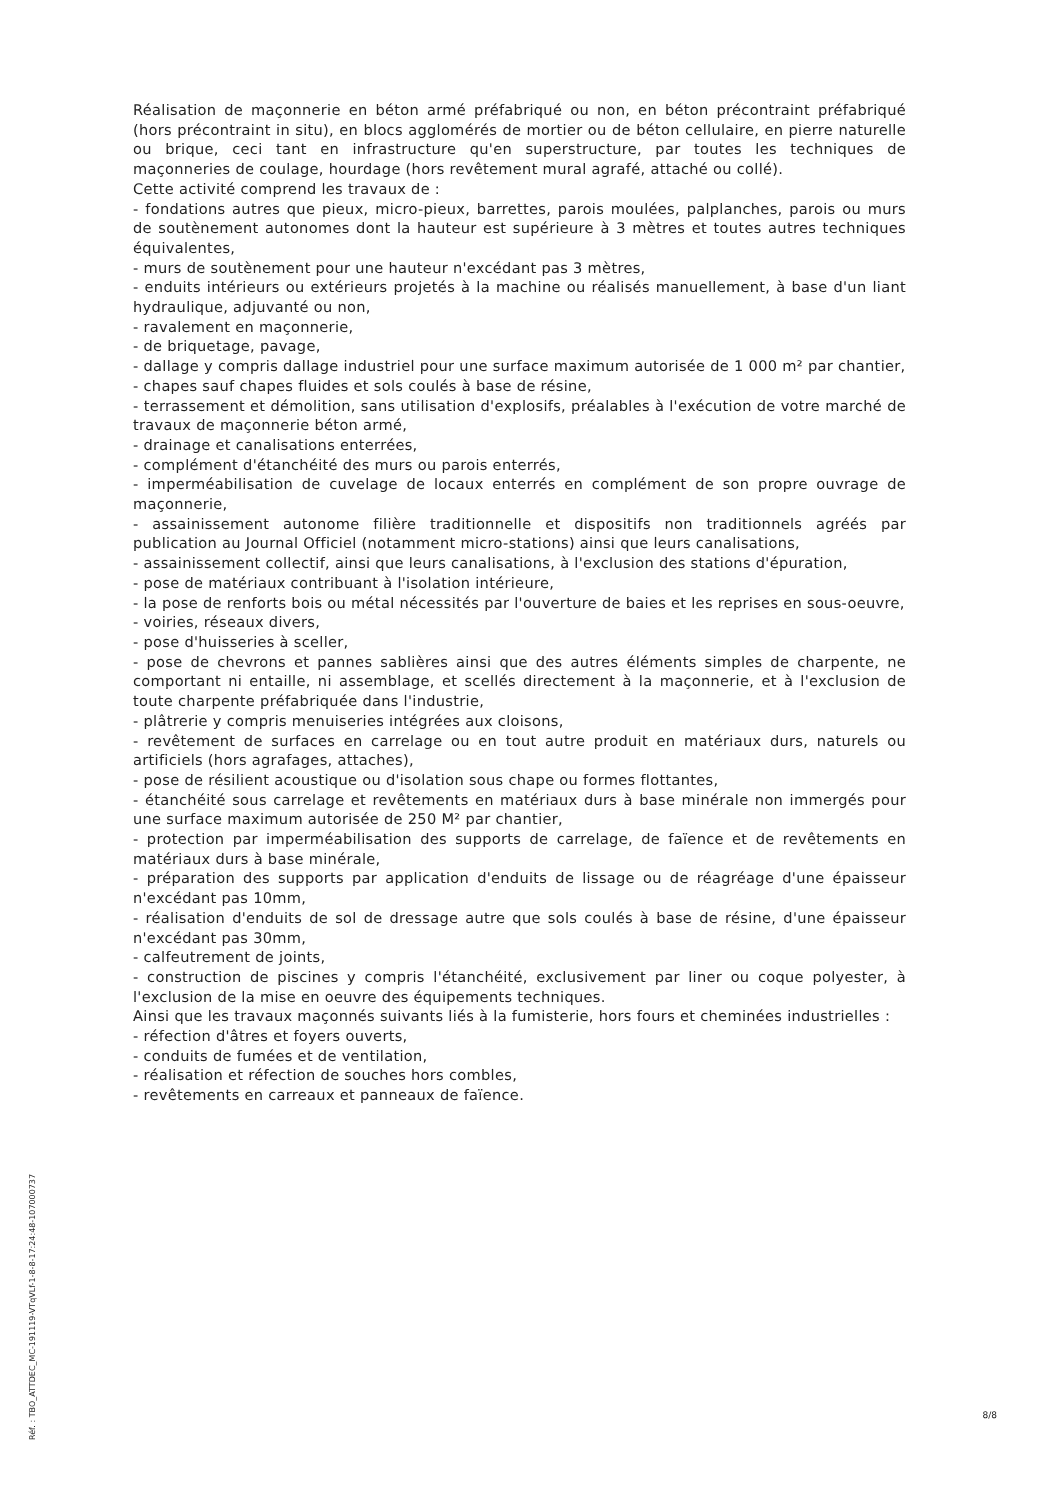Réalisation de maçonnerie en béton armé préfabriqué ou non, en béton précontraint préfabriqué (hors précontraint in situ), en blocs agglomérés de mortier ou de béton cellulaire, en pierre naturelle ou brique, ceci tant en infrastructure qu'en superstructure, par toutes les techniques de maçonneries de coulage, hourdage (hors revêtement mural agrafé, attaché ou collé).
Cette activité comprend les travaux de :
- fondations autres que pieux, micro-pieux, barrettes, parois moulées, palplanches, parois ou murs de soutènement autonomes dont la hauteur est supérieure à 3 mètres et toutes autres techniques équivalentes,
- murs de soutènement pour une hauteur n'excédant pas 3 mètres,
- enduits intérieurs ou extérieurs projetés à la machine ou réalisés manuellement, à base d'un liant hydraulique, adjuvanté ou non,
- ravalement en maçonnerie,
- de briquetage, pavage,
- dallage y compris dallage industriel pour une surface maximum autorisée de 1 000 m² par chantier,
- chapes sauf chapes fluides et sols coulés à base de résine,
- terrassement et démolition, sans utilisation d'explosifs, préalables à l'exécution de votre marché de travaux de maçonnerie béton armé,
- drainage et canalisations enterrées,
- complément d'étanchéité des murs ou parois enterrés,
- imperméabilisation de cuvelage de locaux enterrés en complément de son propre ouvrage de maçonnerie,
- assainissement autonome filière traditionnelle et dispositifs non traditionnels agréés par publication au Journal Officiel (notamment micro-stations) ainsi que leurs canalisations,
- assainissement collectif, ainsi que leurs canalisations, à l'exclusion des stations d'épuration,
- pose de matériaux contribuant à l'isolation intérieure,
- la pose de renforts bois ou métal nécessités par l'ouverture de baies et les reprises en sous-oeuvre,
- voiries, réseaux divers,
- pose d'huisseries à sceller,
- pose de chevrons et pannes sablières ainsi que des autres éléments simples de charpente, ne comportant ni entaille, ni assemblage, et scellés directement à la maçonnerie, et à l'exclusion de toute charpente préfabriquée dans l'industrie,
- plâtrerie y compris menuiseries intégrées aux cloisons,
- revêtement de surfaces en carrelage ou en tout autre produit en matériaux durs, naturels ou artificiels (hors agrafages, attaches),
- pose de résilient acoustique ou d'isolation sous chape ou formes flottantes,
- étanchéité sous carrelage et revêtements en matériaux durs à base minérale non immergés pour une surface maximum autorisée de 250 M² par chantier,
- protection par imperméabilisation des supports de carrelage, de faïence et de revêtements en matériaux durs à base minérale,
- préparation des supports par application d'enduits de lissage ou de réagréage d'une épaisseur n'excédant pas 10mm,
- réalisation d'enduits de sol de dressage autre que sols coulés à base de résine, d'une épaisseur n'excédant pas 30mm,
- calfeutrement de joints,
- construction de piscines y compris l'étanchéité, exclusivement par liner ou coque polyester, à l'exclusion de la mise en oeuvre des équipements techniques.
Ainsi que les travaux maçonnés suivants liés à la fumisterie, hors fours et cheminées industrielles :
- réfection d'âtres et foyers ouverts,
- conduits de fumées et de ventilation,
- réalisation et réfection de souches hors combles,
- revêtements en carreaux et panneaux de faïence.
Réf. : TBO_ATTDEC_MC-191119-VTqVLf-1-8-8-17:24:48-107000737
8/8